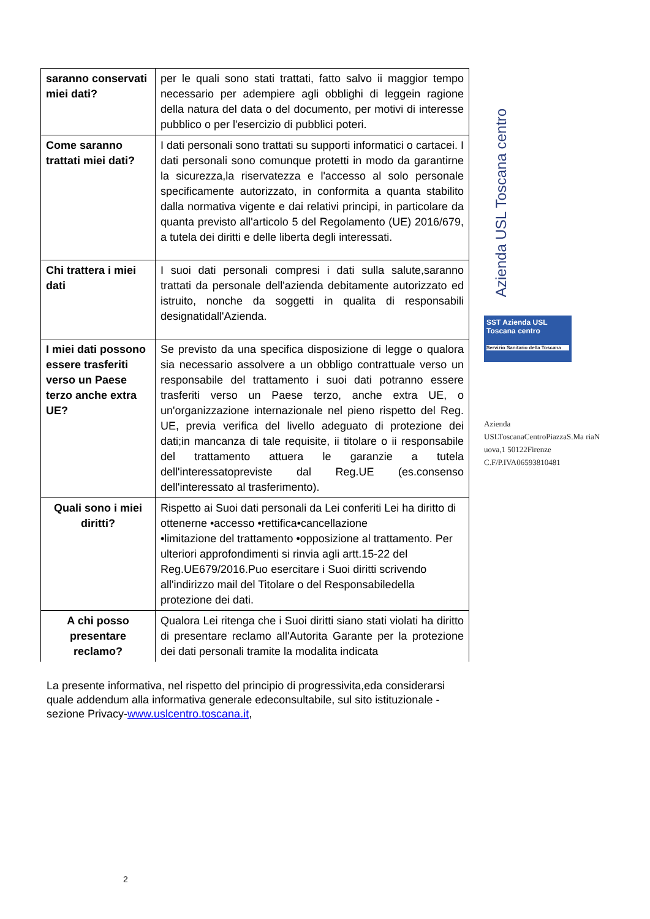| saranno conservati miei dati? | per le quali sono stati trattati, fatto salvo ii maggior tempo necessario per adempiere agli obblighi di leggein ragione della natura del data o del documento, per motivi di interesse pubblico o per l'esercizio di pubblici poteri. |
| Come saranno trattati miei dati? | I dati personali sono trattati su supporti informatici o cartacei. I dati personali sono comunque protetti in modo da garantirne la sicurezza,la riservatezza e l'accesso al solo personale specificamente autorizzato, in conformita a quanta stabilito dalla normativa vigente e dai relativi principi, in particolare da quanta previsto all'articolo 5 del Regolamento (UE) 2016/679, a tutela dei diritti e delle liberta degli interessati. |
| Chi trattera i miei dati | I suoi dati personali compresi i dati sulla salute,saranno trattati da personale dell'azienda debitamente autorizzato ed istruito, nonche da soggetti in qualita di responsabili designatidall'Azienda. |
| I miei dati possono essere trasferiti verso un Paese terzo anche extra UE? | Se previsto da una specifica disposizione di legge o qualora sia necessario assolvere a un obbligo contrattuale verso un responsabile del trattamento i suoi dati potranno essere trasferiti verso un Paese terzo, anche extra UE, o un'organizzazione internazionale nel pieno rispetto del Reg. UE, previa verifica del livello adeguato di protezione dei dati;in mancanza di tale requisite, ii titolare o ii responsabile del trattamento attuera le garanzie a tutela dell'interessatopreviste dal Reg.UE (es.consenso dell'interessato al trasferimento). |
| Quali sono i miei diritti? | Rispetto ai Suoi dati personali da Lei conferiti Lei ha diritto di ottenerne •accesso •rettifica•cancellazione •limitazione del trattamento •opposizione al trattamento. Per ulteriori approfondimenti si rinvia agli artt.15-22 del Reg.UE679/2016.Puo esercitare i Suoi diritti scrivendo all'indirizzo mail del Titolare o del Responsabiledella protezione dei dati. |
| A chi posso presentare reclamo? | Qualora Lei ritenga che i Suoi diritti siano stati violati ha diritto di presentare reclamo all'Autorita Garante per la protezione dei dati personali tramite la modalita indicata |
La presente informativa, nel rispetto del principio di progressivita,eda considerarsi quale addendum alla informativa generale edeconsultabile, sul sito istituzionale - sezione Privacy-www.uslcentro.toscana.it,
2
Azienda USL Toscana centro
SST Azienda USL Toscana centro
Servizio Sanitario della Toscana
Azienda
USLToscanaCentroPiazzaS.Ma riaN uova,1 50122Firenze
C.F/P.IVA06593810481